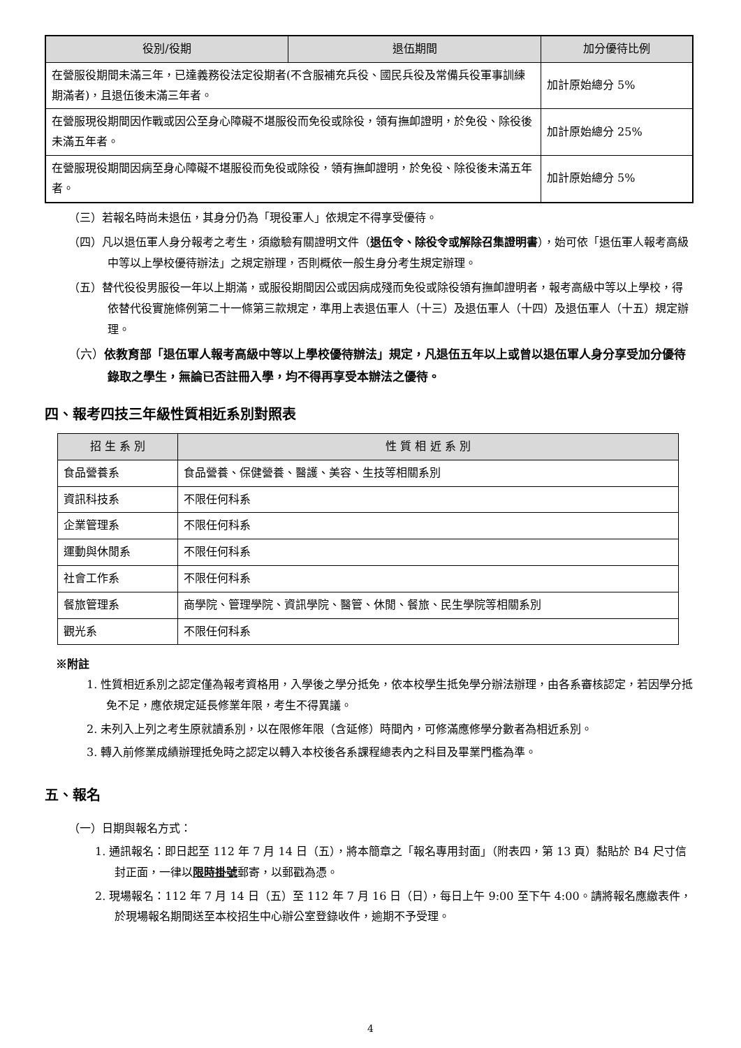| 役別/役期 | 退伍期間 | 加分優待比例 |
| --- | --- | --- |
| 在營服役期間未滿三年，已達義務役法定役期者(不含服補充兵役、國民兵役及常備兵役軍事訓練期滿者)，且退伍後未滿三年者。 | | 加計原始總分 5% |
| 在營服現役期間因作戰或因公至身心障礙不堪服役而免役或除役，領有撫卹證明，於免役、除役後未滿五年者。 | | 加計原始總分 25% |
| 在營服現役期間因病至身心障礙不堪服役而免役或除役，領有撫卹證明，於免役、除役後未滿五年者。 | | 加計原始總分 5% |
（三）若報名時尚未退伍，其身分仍為「現役軍人」依規定不得享受優待。
（四）凡以退伍軍人身分報考之考生，須繳驗有關證明文件（退伍令、除役令或解除召集證明書），始可依「退伍軍人報考高級中等以上學校優待辦法」之規定辦理，否則概依一般生身分考生規定辦理。
（五）替代役役男服役一年以上期滿，或服役期間因公或因病成殘而免役或除役領有撫卹證明者，報考高級中等以上學校，得依替代役實施條例第二十一條第三款規定，準用上表退伍軍人（十三）及退伍軍人（十四）及退伍軍人（十五）規定辦理。
（六）依教育部「退伍軍人報考高級中等以上學校優待辦法」規定，凡退伍五年以上或曾以退伍軍人身分享受加分優待錄取之學生，無論已否註冊入學，均不得再享受本辦法之優待。
四、報考四技三年級性質相近系別對照表
| 招 生 系 別 | 性 質 相 近 系 別 |
| --- | --- |
| 食品營養系 | 食品營養、保健營養、醫護、美容、生技等相關系別 |
| 資訊科技系 | 不限任何科系 |
| 企業管理系 | 不限任何科系 |
| 運動與休閒系 | 不限任何科系 |
| 社會工作系 | 不限任何科系 |
| 餐旅管理系 | 商學院、管理學院、資訊學院、醫管、休閒、餐旅、民生學院等相關系別 |
| 觀光系 | 不限任何科系 |
※附註
1. 性質相近系別之認定僅為報考資格用，入學後之學分抵免，依本校學生抵免學分辦法辦理，由各系審核認定，若因學分抵免不足，應依規定延長修業年限，考生不得異議。
2. 未列入上列之考生原就讀系別，以在限修年限（含延修）時間內，可修滿應修學分數者為相近系別。
3. 轉入前修業成績辦理抵免時之認定以轉入本校後各系課程總表內之科目及畢業門檻為準。
五、報名
（一）日期與報名方式：
1. 通訊報名：即日起至 112 年 7 月 14 日（五），將本簡章之「報名專用封面」（附表四，第 13 頁）黏貼於 B4 尺寸信封正面，一律以限時掛號郵寄，以郵戳為憑。
2. 現場報名：112 年 7 月 14 日（五）至 112 年 7 月 16 日（日），每日上午 9:00 至下午 4:00。請將報名應繳表件，於現場報名期間送至本校招生中心辦公室登錄收件，逾期不予受理。
4